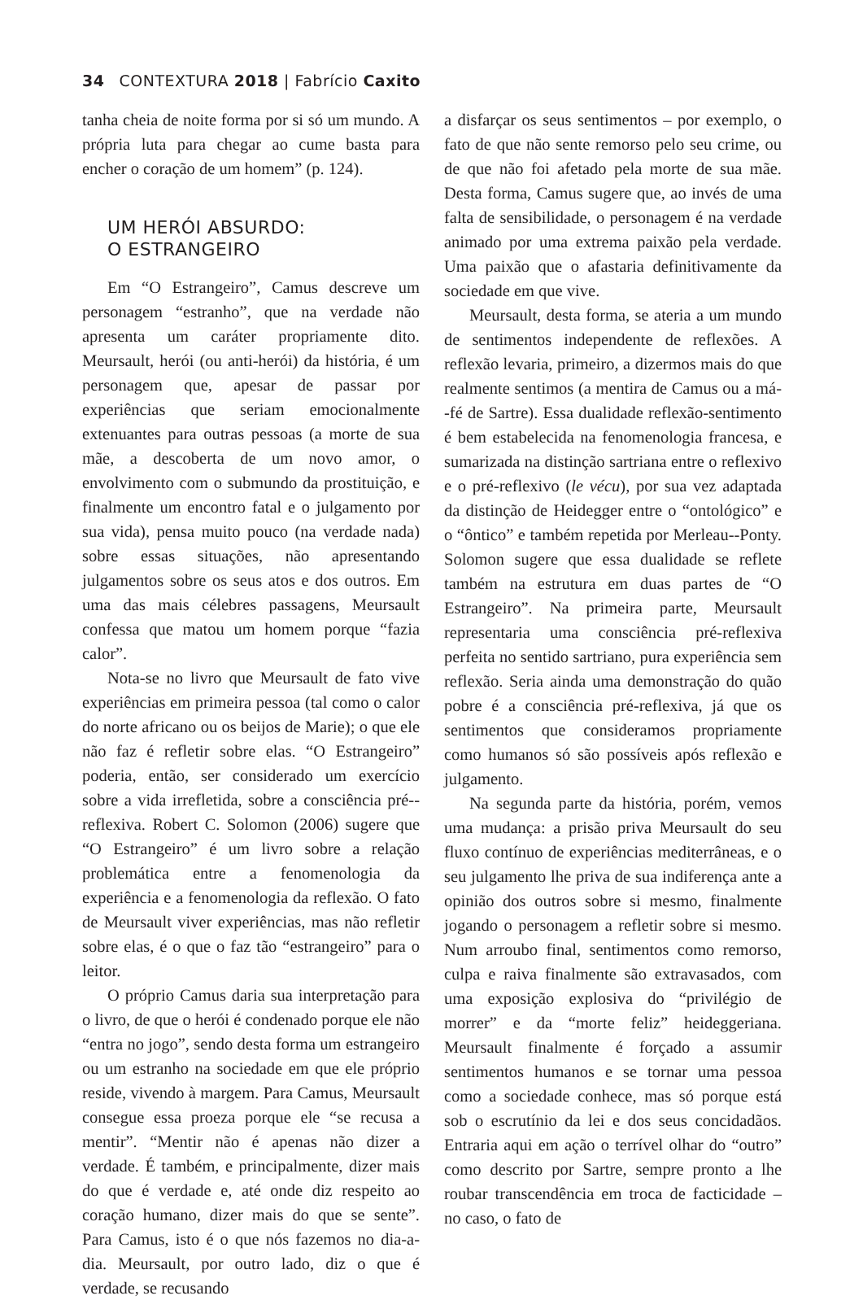34 CONTEXTURA 2018 | Fabrício Caxito
tanha cheia de noite forma por si só um mundo. A própria luta para chegar ao cume basta para encher o coração de um homem” (p. 124).
UM HERÓI ABSURDO:
O ESTRANGEIRO
Em “O Estrangeiro”, Camus descreve um personagem “estranho”, que na verdade não apresenta um caráter propriamente dito. Meursault, herói (ou anti-herói) da história, é um personagem que, apesar de passar por experiências que seriam emocionalmente extenuantes para outras pessoas (a morte de sua mãe, a descoberta de um novo amor, o envolvimento com o submundo da prostituição, e finalmente um encontro fatal e o julgamento por sua vida), pensa muito pouco (na verdade nada) sobre essas situações, não apresentando julgamentos sobre os seus atos e dos outros. Em uma das mais célebres passagens, Meursault confessa que matou um homem porque “fazia calor”.
Nota-se no livro que Meursault de fato vive experiências em primeira pessoa (tal como o calor do norte africano ou os beijos de Marie); o que ele não faz é refletir sobre elas. “O Estrangeiro” poderia, então, ser considerado um exercício sobre a vida irrefletida, sobre a consciência pré--reflexiva. Robert C. Solomon (2006) sugere que “O Estrangeiro” é um livro sobre a relação problemática entre a fenomenologia da experiência e a fenomenologia da reflexão. O fato de Meursault viver experiências, mas não refletir sobre elas, é o que o faz tão “estrangeiro” para o leitor.
O próprio Camus daria sua interpretação para o livro, de que o herói é condenado porque ele não “entra no jogo”, sendo desta forma um estrangeiro ou um estranho na sociedade em que ele próprio reside, vivendo à margem. Para Camus, Meursault consegue essa proeza porque ele “se recusa a mentir”. “Mentir não é apenas não dizer a verdade. É também, e principalmente, dizer mais do que é verdade e, até onde diz respeito ao coração humano, dizer mais do que se sente”. Para Camus, isto é o que nós fazemos no dia-a-dia. Meursault, por outro lado, diz o que é verdade, se recusando
a disfarçar os seus sentimentos – por exemplo, o fato de que não sente remorso pelo seu crime, ou de que não foi afetado pela morte de sua mãe. Desta forma, Camus sugere que, ao invés de uma falta de sensibilidade, o personagem é na verdade animado por uma extrema paixão pela verdade. Uma paixão que o afastaria definitivamente da sociedade em que vive.
Meursault, desta forma, se ateria a um mundo de sentimentos independente de reflexões. A reflexão levaria, primeiro, a dizermos mais do que realmente sentimos (a mentira de Camus ou a má--fé de Sartre). Essa dualidade reflexão-sentimento é bem estabelecida na fenomenologia francesa, e sumarizada na distinção sartriana entre o reflexivo e o pré-reflexivo (le vécu), por sua vez adaptada da distinção de Heidegger entre o “ontológico” e o “ôntico” e também repetida por Merleau--Ponty. Solomon sugere que essa dualidade se reflete também na estrutura em duas partes de “O Estrangeiro”. Na primeira parte, Meursault representaria uma consciência pré-reflexiva perfeita no sentido sartriano, pura experiência sem reflexão. Seria ainda uma demonstração do quão pobre é a consciência pré-reflexiva, já que os sentimentos que consideramos propriamente como humanos só são possíveis após reflexão e julgamento.
Na segunda parte da história, porém, vemos uma mudança: a prisão priva Meursault do seu fluxo contínuo de experiências mediterrâneas, e o seu julgamento lhe priva de sua indiferença ante a opinião dos outros sobre si mesmo, finalmente jogando o personagem a refletir sobre si mesmo. Num arroubo final, sentimentos como remorso, culpa e raiva finalmente são extravasados, com uma exposição explosiva do “privilégio de morrer” e da “morte feliz” heideggeriana. Meursault finalmente é forçado a assumir sentimentos humanos e se tornar uma pessoa como a sociedade conhece, mas só porque está sob o escrutínio da lei e dos seus concidadãos. Entraria aqui em ação o terrível olhar do “outro” como descrito por Sartre, sempre pronto a lhe roubar transcendência em troca de facticidade – no caso, o fato de